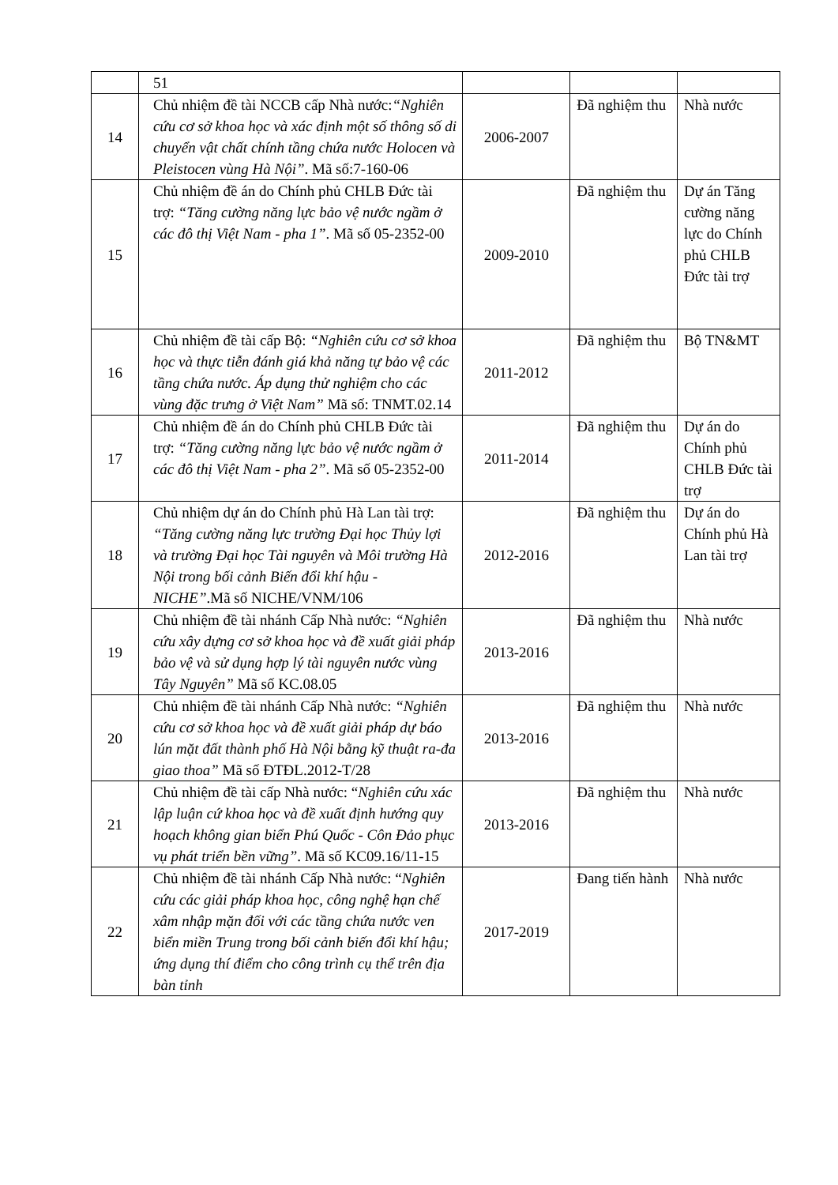| | 51 | | | |
| 14 | Chủ nhiệm đề tài NCCB cấp Nhà nước: “Nghiên cứu cơ sở khoa học và xác định một số thông số di chuyển vật chất chính tầng chứa nước Holocen và Pleistocen vùng Hà Nội” . Mã số:7-160-06 | 2006-2007 | Đã nghiệm thu | Nhà nước |
| 15 | Chủ nhiệm đề án do Chính phủ CHLB Đức tài trợ: “Tăng cường năng lực bảo vệ nước ngầm ở các đô thị Việt Nam - pha 1” . Mã số 05-2352-00 | 2009-2010 | Đã nghiệm thu | Dự án Tăng cường năng lực do Chính phủ CHLB Đức tài trợ |
| 16 | Chủ nhiệm đề tài cấp Bộ: “Nghiên cứu cơ sở khoa học và thực tiễn đánh giá khả năng tự bảo vệ các tầng chứa nước. Áp dụng thử nghiệm cho các vùng đặc trưng ở Việt Nam” Mã số: TNMT.02.14 | 2011-2012 | Đã nghiệm thu | Bộ TN&MT |
| 17 | Chủ nhiệm đề án do Chính phủ CHLB Đức tài trợ: “Tăng cường năng lực bảo vệ nước ngầm ở các đô thị Việt Nam - pha 2” . Mã số 05-2352-00 | 2011-2014 | Đã nghiệm thu | Dự án do Chính phủ CHLB Đức tài trợ |
| 18 | Chủ nhiệm dự án do Chính phủ Hà Lan tài trợ: “Tăng cường năng lực trường Đại học Thủy lợi và trường Đại học Tài nguyên và Môi trường Hà Nội trong bối cảnh Biến đổi khí hậu - NICHE” .Mã số NICHE/VNM/106 | 2012-2016 | Đã nghiệm thu | Dự án do Chính phủ Hà Lan tài trợ |
| 19 | Chủ nhiệm đề tài nhánh Cấp Nhà nước: “Nghiên cứu xây dựng cơ sở khoa học và đề xuất giải pháp bảo vệ và sử dụng hợp lý tài nguyên nước vùng Tây Nguyên” Mã số KC.08.05 | 2013-2016 | Đã nghiệm thu | Nhà nước |
| 20 | Chủ nhiệm đề tài nhánh Cấp Nhà nước: “Nghiên cứu cơ sở khoa học và đề xuất giải pháp dự báo lún mặt đất thành phố Hà Nội bằng kỹ thuật ra-đa giao thoa” Mã số ĐTĐL.2012-T/28 | 2013-2016 | Đã nghiệm thu | Nhà nước |
| 21 | Chủ nhiệm đề tài cấp Nhà nước: “ Nghiên cứu xác lập luận cứ khoa học và đề xuất định hướng quy hoạch không gian biển Phú Quốc - Côn Đảo phục vụ phát triển bền vững” . Mã số KC09.16/11-15 | 2013-2016 | Đã nghiệm thu | Nhà nước |
| 22 | Chủ nhiệm đề tài nhánh Cấp Nhà nước: “ Nghiên cứu các giải pháp khoa học, công nghệ hạn chế xâm nhập mặn đối với các tầng chứa nước ven biển miền Trung trong bối cảnh biến đổi khí hậu; ứng dụng thí điểm cho công trình cụ thể trên địa bàn tỉnh | 2017-2019 | Đang tiến hành | Nhà nước |